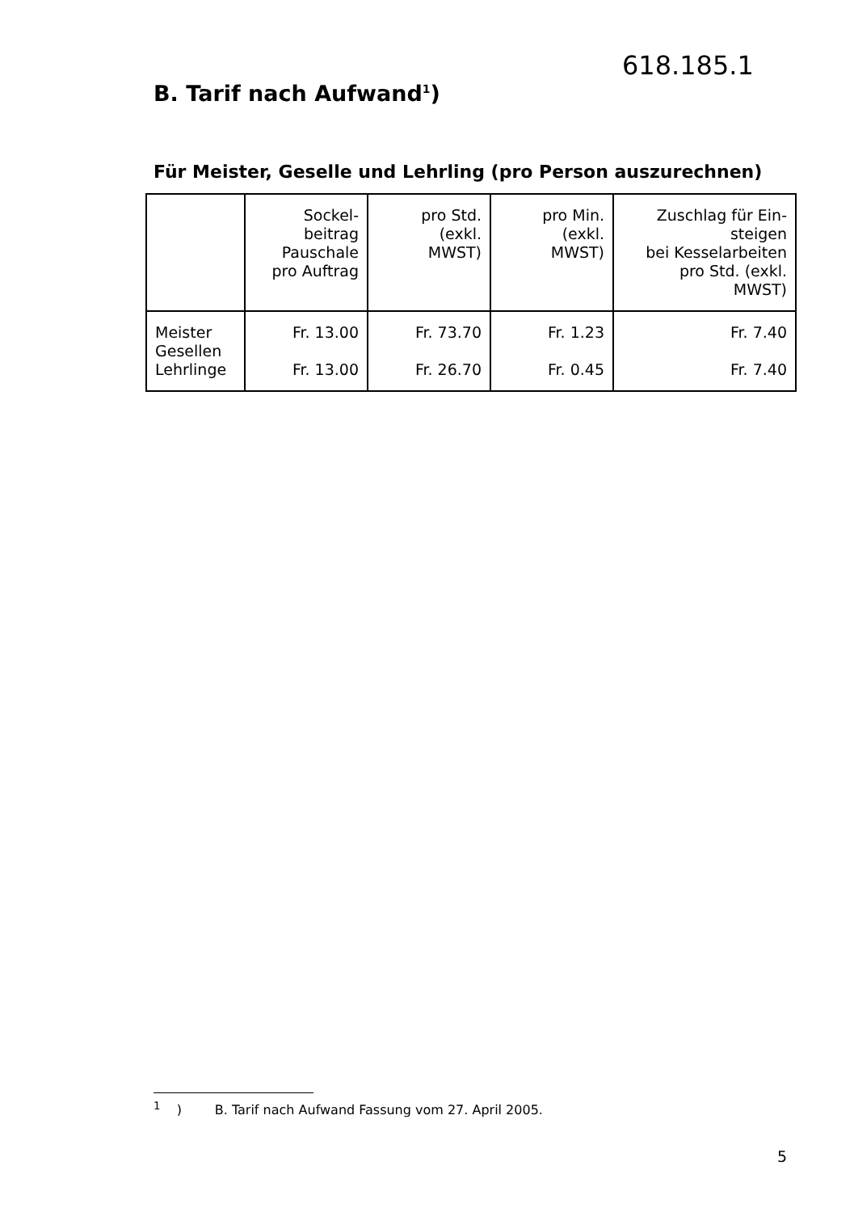618.185.1
B. Tarif nach Aufwand<sup>1</sup>)
Für Meister, Geselle und Lehrling (pro Person auszurechnen)
| | Sockel- beitrag Pauschale pro Auftrag | pro Std. (exkl. MWST) | pro Min. (exkl. MWST) | Zuschlag für Ein- steigen bei Kesselarbeiten pro Std. (exkl. MWST) |
| --- | --- | --- | --- | --- |
| Meister Gesellen Lehrlinge | Fr. 13.00 Fr. 13.00 | Fr. 73.70 Fr. 26.70 | Fr. 1.23 Fr. 0.45 | Fr. 7.40 Fr. 7.40 |
<sup>1</sup> ) B. Tarif nach Aufwand Fassung vom 27. April 2005.
5